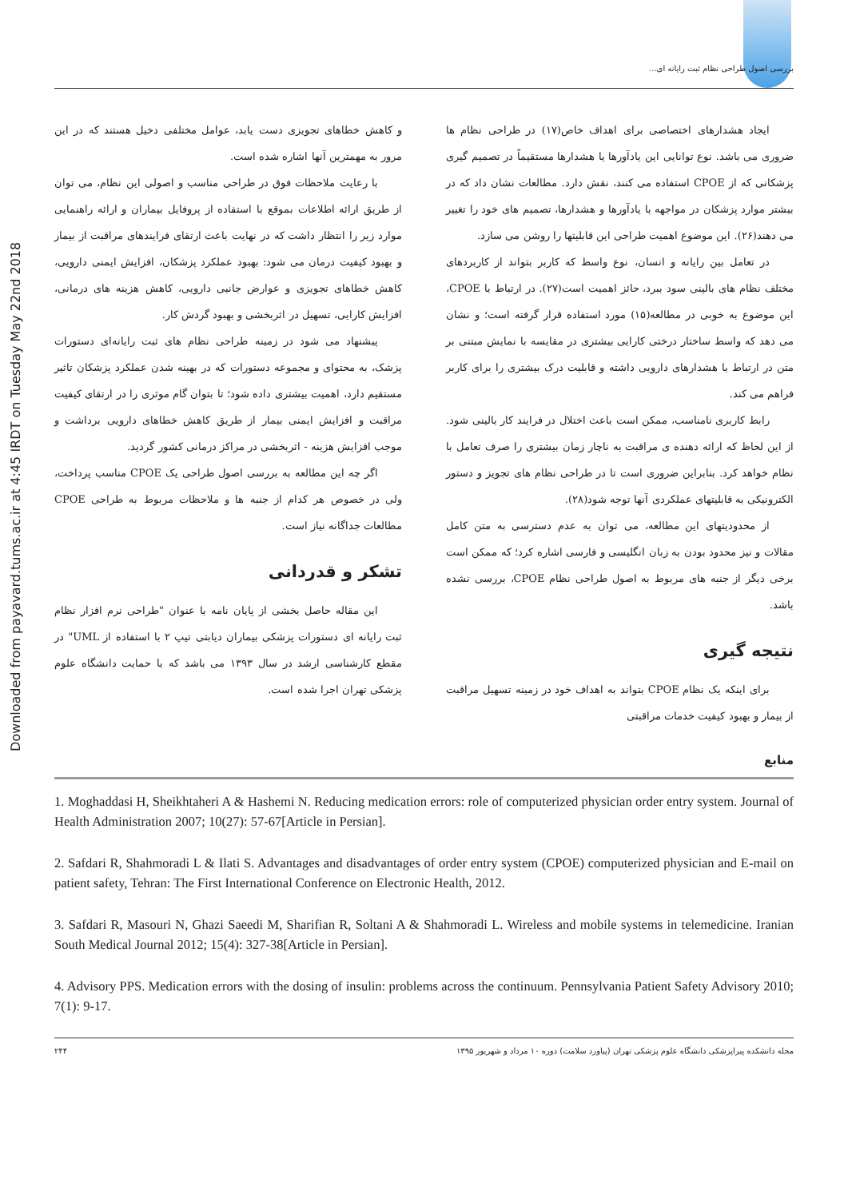Downloaded from payavard.tums.ac.ir at 4:45 IRDT on Tuesday May 22nd 2018
بررسی اصول طراحی نظام ثبت رایانه ای...
ایجاد هشدارهای اختصاصی برای اهداف خاص(۱۷) در طراحی نظام ها ضروری می باشد. نوع توانایی این یادآورها یا هشدارها مستقیماً در تصمیم گیری پزشکانی که از CPOE استفاده می کنند، نقش دارد. مطالعات نشان داد که در بیشتر موارد پزشکان در مواجهه با یادآورها و هشدارها، تصمیم های خود را تغییر می دهند(۲۶). این موضوع اهمیت طراحی این قابلیتها را روشن می سازد.
در تعامل بین رایانه و انسان، نوع واسط که کاربر بتواند از کاربردهای مختلف نظام های بالینی سود ببرد، حائز اهمیت است(۲۷). در ارتباط با CPOE، این موضوع به خوبی در مطالعه(۱۵) مورد استفاده قرار گرفته است؛ و نشان می دهد که واسط ساختار درختی کارایی بیشتری در مقایسه با نمایش مبتنی بر متن در ارتباط با هشدارهای دارویی داشته و قابلیت درک بیشتری را برای کاربر فراهم می کند.
رابط کاربری نامناسب، ممکن است باعث اختلال در فرایند کار بالینی شود. از این لحاظ که ارائه دهنده ی مراقبت به ناچار زمان بیشتری را صرف تعامل با نظام خواهد کرد. بنابراین ضروری است تا در طراحی نظام های تجویز و دستور الکترونیکی به قابلیتهای عملکردی آنها توجه شود(۲۸).
از محدودیتهای این مطالعه، می توان به عدم دسترسی به متن کامل مقالات و نیز محدود بودن به زبان انگلیسی و فارسی اشاره کرد؛ که ممکن است برخی دیگر از جنبه های مربوط به اصول طراحی نظام CPOE، بررسی نشده باشد.
نتیجه گیری
برای اینکه یک نظام CPOE بتواند به اهداف خود در زمینه تسهیل مراقبت از بیمار و بهبود کیفیت خدمات مراقبتی
و کاهش خطاهای تجویزی دست یابد، عوامل مختلفی دخیل هستند که در این مرور به مهمترین آنها اشاره شده است.
با رعایت ملاحظات فوق در طراحی مناسب و اصولی این نظام، می توان از طریق ارائه اطلاعات بموقع با استفاده از پروفایل بیماران و ارائه راهنمایی موارد زیر را انتظار داشت که در نهایت باعث ارتقای فرایندهای مراقبت از بیمار و بهبود کیفیت درمان می شود: بهبود عملکرد پزشکان، افزایش ایمنی دارویی، کاهش خطاهای تجویزی و عوارض جانبی دارویی، کاهش هزینه های درمانی، افزایش کارایی، تسهیل در اثربخشی و بهبود گردش کار.
پیشنهاد می شود در زمینه طراحی نظام های ثبت رایانه‌ای دستورات پزشک، به محتوای و مجموعه دستورات که در بهینه شدن عملکرد پزشکان تاثیر مستقیم دارد، اهمیت بیشتری داده شود؛ تا بتوان گام موثری را در ارتقای کیفیت مراقبت و افزایش ایمنی بیمار از طریق کاهش خطاهای دارویی برداشت و موجب افزایش هزینه - اثربخشی در مراکز درمانی کشور گردید.
اگر چه این مطالعه به بررسی اصول طراحی یک CPOE مناسب پرداخت، ولی در خصوص هر کدام از جنبه ها و ملاحظات مربوط به طراحی CPOE مطالعات جداگانه نیاز است.
تشکر و قدردانی
این مقاله حاصل بخشی از پایان نامه با عنوان "طراحی نرم افزار نظام ثبت رایانه ای دستورات پزشکی بیماران دیابتی تیپ ۲ با استفاده از UML" در مقطع کارشناسی ارشد در سال ۱۳۹۳ می باشد که با حمایت دانشگاه علوم پزشکی تهران اجرا شده است.
منابع
1. Moghaddasi H, Sheikhtaheri A & Hashemi N. Reducing medication errors: role of computerized physician order entry system. Journal of Health Administration 2007; 10(27): 57-67[Article in Persian].
2. Safdari R, Shahmoradi L & Ilati S. Advantages and disadvantages of order entry system (CPOE) computerized physician and E-mail on patient safety, Tehran: The First International Conference on Electronic Health, 2012.
3. Safdari R, Masouri N, Ghazi Saeedi M, Sharifian R, Soltani A & Shahmoradi L. Wireless and mobile systems in telemedicine. Iranian South Medical Journal 2012; 15(4): 327-38[Article in Persian].
4. Advisory PPS. Medication errors with the dosing of insulin: problems across the continuum. Pennsylvania Patient Safety Advisory 2010; 7(1): 9-17.
۲۴۴ مجله دانشکده پیراپزشکی دانشگاه علوم پزشکی تهران (پیاورد سلامت) دوره ۱۰ مرداد و شهریور ۱۳۹۵